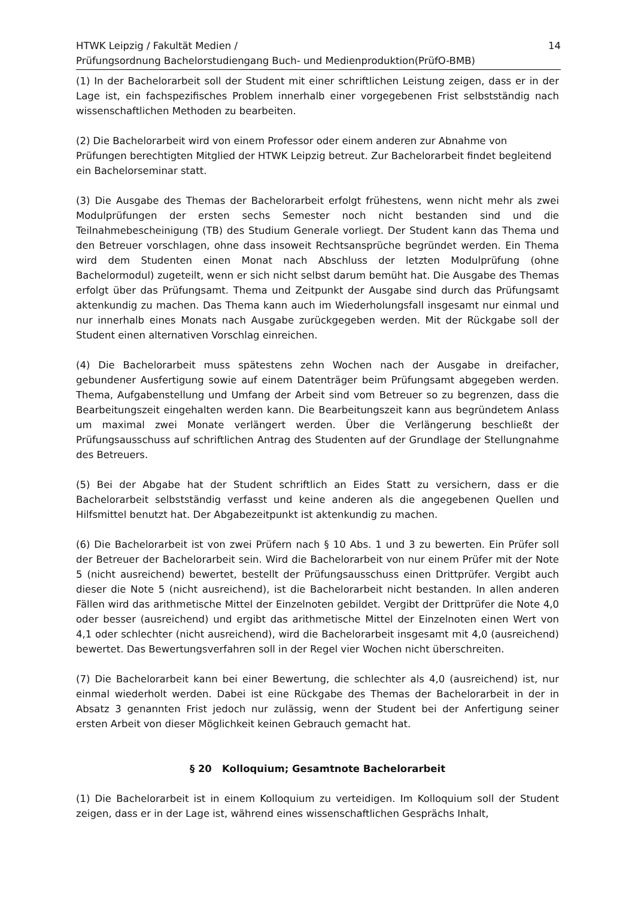HTWK Leipzig / Fakultät Medien /
Prüfungsordnung Bachelorstudiengang Buch- und Medienproduktion(PrüfO-BMB)
14
(1) In der Bachelorarbeit soll der Student mit einer schriftlichen Leistung zeigen, dass er in der Lage ist, ein fachspezifisches Problem innerhalb einer vorgegebenen Frist selbstständig nach wissenschaftlichen Methoden zu bearbeiten.
(2) Die Bachelorarbeit wird von einem Professor oder einem anderen zur Abnahme von Prüfungen berechtigten Mitglied der HTWK Leipzig betreut. Zur Bachelorarbeit findet begleitend ein Bachelorseminar statt.
(3) Die Ausgabe des Themas der Bachelorarbeit erfolgt frühestens, wenn nicht mehr als zwei Modulprüfungen der ersten sechs Semester noch nicht bestanden sind und die Teilnahmebescheinigung (TB) des Studium Generale vorliegt. Der Student kann das Thema und den Betreuer vorschlagen, ohne dass insoweit Rechtsansprüche begründet werden. Ein Thema wird dem Studenten einen Monat nach Abschluss der letzten Modulprüfung (ohne Bachelormodul) zugeteilt, wenn er sich nicht selbst darum bemüht hat. Die Ausgabe des Themas erfolgt über das Prüfungsamt. Thema und Zeitpunkt der Ausgabe sind durch das Prüfungsamt aktenkundig zu machen. Das Thema kann auch im Wiederholungsfall insgesamt nur einmal und nur innerhalb eines Monats nach Ausgabe zurückgegeben werden. Mit der Rückgabe soll der Student einen alternativen Vorschlag einreichen.
(4) Die Bachelorarbeit muss spätestens zehn Wochen nach der Ausgabe in dreifacher, gebundener Ausfertigung sowie auf einem Datenträger beim Prüfungsamt abgegeben werden. Thema, Aufgabenstellung und Umfang der Arbeit sind vom Betreuer so zu begrenzen, dass die Bearbeitungszeit eingehalten werden kann. Die Bearbeitungszeit kann aus begründetem Anlass um maximal zwei Monate verlängert werden. Über die Verlängerung beschließt der Prüfungsausschuss auf schriftlichen Antrag des Studenten auf der Grundlage der Stellungnahme des Betreuers.
(5) Bei der Abgabe hat der Student schriftlich an Eides Statt zu versichern, dass er die Bachelorarbeit selbstständig verfasst und keine anderen als die angegebenen Quellen und Hilfsmittel benutzt hat. Der Abgabezeitpunkt ist aktenkundig zu machen.
(6) Die Bachelorarbeit ist von zwei Prüfern nach § 10 Abs. 1 und 3 zu bewerten. Ein Prüfer soll der Betreuer der Bachelorarbeit sein. Wird die Bachelorarbeit von nur einem Prüfer mit der Note 5 (nicht ausreichend) bewertet, bestellt der Prüfungsausschuss einen Drittprüfer. Vergibt auch dieser die Note 5 (nicht ausreichend), ist die Bachelorarbeit nicht bestanden. In allen anderen Fällen wird das arithmetische Mittel der Einzelnoten gebildet. Vergibt der Drittprüfer die Note 4,0 oder besser (ausreichend) und ergibt das arithmetische Mittel der Einzelnoten einen Wert von 4,1 oder schlechter (nicht ausreichend), wird die Bachelorarbeit insgesamt mit 4,0 (ausreichend) bewertet. Das Bewertungsverfahren soll in der Regel vier Wochen nicht überschreiten.
(7) Die Bachelorarbeit kann bei einer Bewertung, die schlechter als 4,0 (ausreichend) ist, nur einmal wiederholt werden. Dabei ist eine Rückgabe des Themas der Bachelorarbeit in der in Absatz 3 genannten Frist jedoch nur zulässig, wenn der Student bei der Anfertigung seiner ersten Arbeit von dieser Möglichkeit keinen Gebrauch gemacht hat.
§ 20 Kolloquium; Gesamtnote Bachelorarbeit
(1) Die Bachelorarbeit ist in einem Kolloquium zu verteidigen. Im Kolloquium soll der Student zeigen, dass er in der Lage ist, während eines wissenschaftlichen Gesprächs Inhalt,